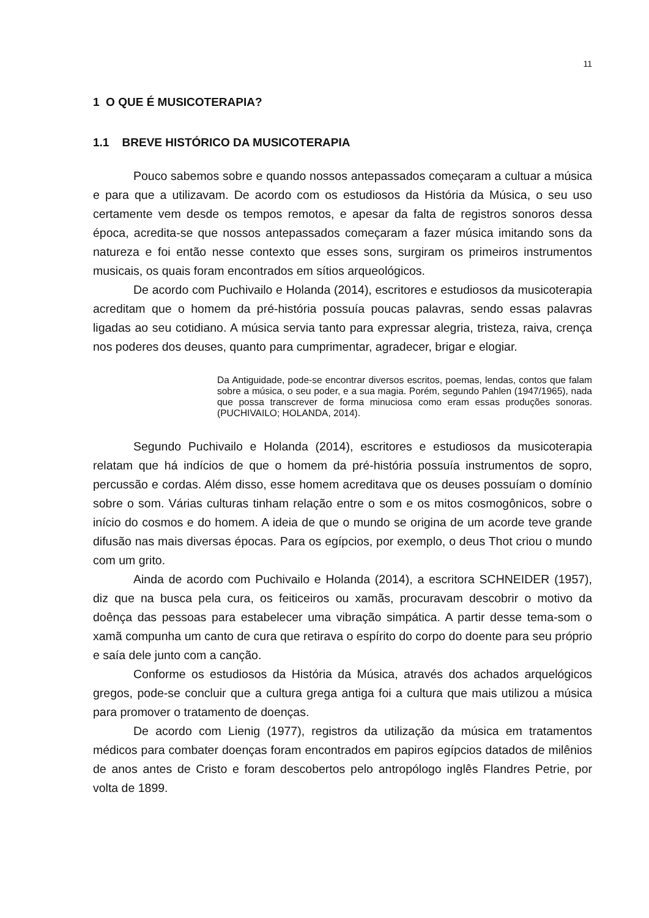11
1 O QUE É MUSICOTERAPIA?
1.1 BREVE HISTÓRICO DA MUSICOTERAPIA
Pouco sabemos sobre e quando nossos antepassados começaram a cultuar a música e para que a utilizavam. De acordo com os estudiosos da História da Música, o seu uso certamente vem desde os tempos remotos, e apesar da falta de registros sonoros dessa época, acredita-se que nossos antepassados começaram a fazer música imitando sons da natureza e foi então nesse contexto que esses sons, surgiram os primeiros instrumentos musicais, os quais foram encontrados em sítios arqueológicos.
De acordo com Puchivailo e Holanda (2014), escritores e estudiosos da musicoterapia acreditam que o homem da pré-história possuía poucas palavras, sendo essas palavras ligadas ao seu cotidiano. A música servia tanto para expressar alegria, tristeza, raiva, crença nos poderes dos deuses, quanto para cumprimentar, agradecer, brigar e elogiar.
Da Antiguidade, pode-se encontrar diversos escritos, poemas, lendas, contos que falam sobre a música, o seu poder, e a sua magia. Porém, segundo Pahlen (1947/1965), nada que possa transcrever de forma minuciosa como eram essas produções sonoras. (PUCHIVAILO; HOLANDA, 2014).
Segundo Puchivailo e Holanda (2014), escritores e estudiosos da musicoterapia relatam que há indícios de que o homem da pré-história possuía instrumentos de sopro, percussão e cordas. Além disso, esse homem acreditava que os deuses possuíam o domínio sobre o som. Várias culturas tinham relação entre o som e os mitos cosmogônicos, sobre o início do cosmos e do homem. A ideia de que o mundo se origina de um acorde teve grande difusão nas mais diversas épocas. Para os egípcios, por exemplo, o deus Thot criou o mundo com um grito.
Ainda de acordo com Puchivailo e Holanda (2014), a escritora SCHNEIDER (1957), diz que na busca pela cura, os feiticeiros ou xamãs, procuravam descobrir o motivo da doênça das pessoas para estabelecer uma vibração simpática. A partir desse tema-som o xamã compunha um canto de cura que retirava o espírito do corpo do doente para seu próprio e saía dele junto com a canção.
Conforme os estudiosos da História da Música, através dos achados arquelógicos gregos, pode-se concluir que a cultura grega antiga foi a cultura que mais utilizou a música para promover o tratamento de doenças.
De acordo com Lienig (1977), registros da utilização da música em tratamentos médicos para combater doenças foram encontrados em papiros egípcios datados de milênios de anos antes de Cristo e foram descobertos pelo antropólogo inglês Flandres Petrie, por volta de 1899.